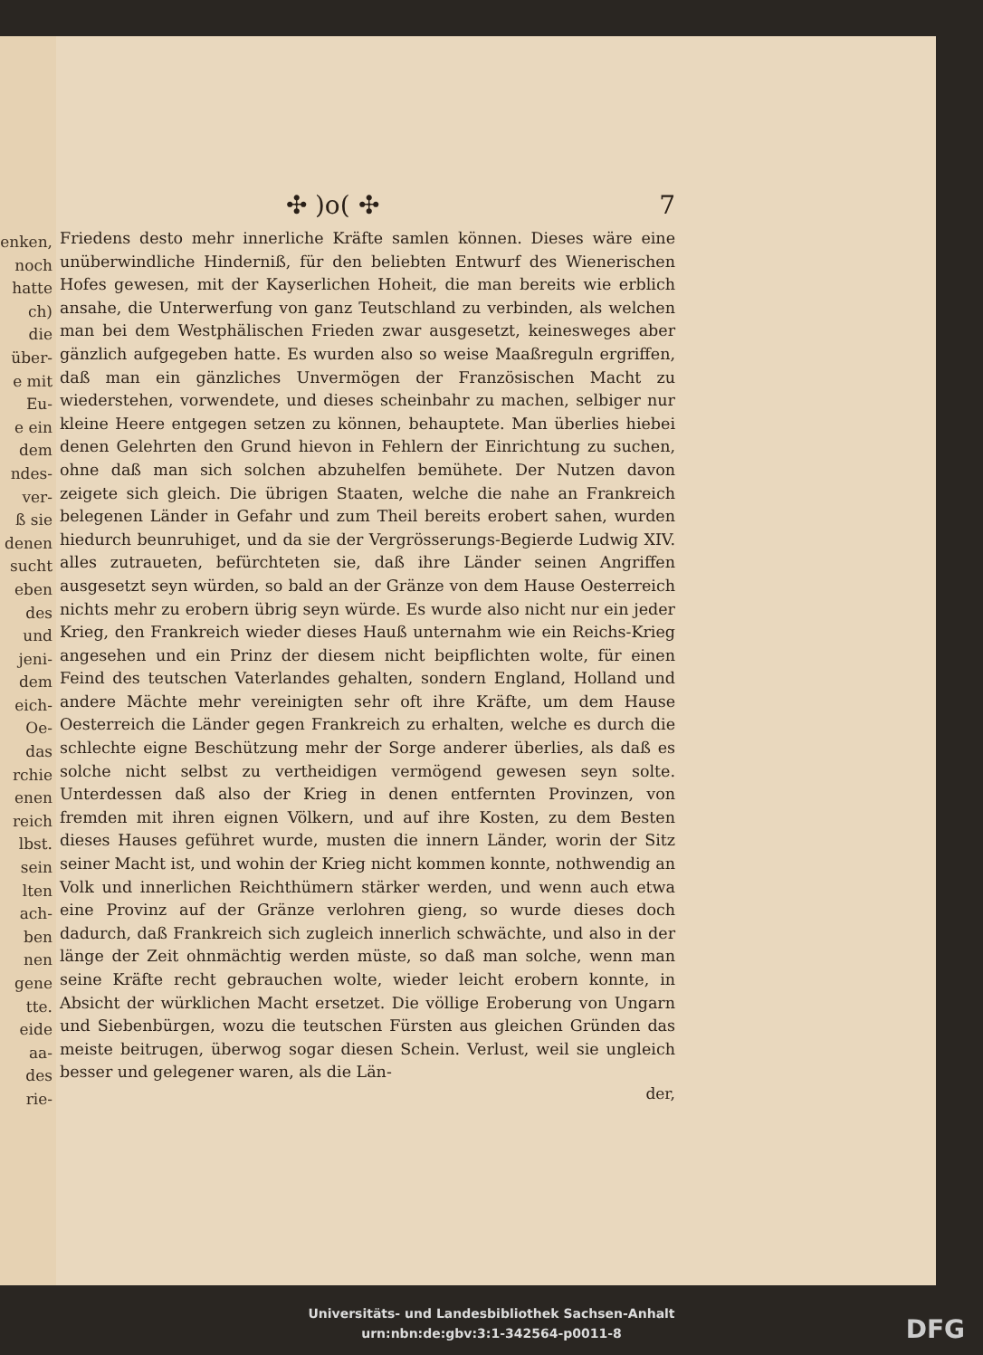enken,
noch
hatte
ch) die
über-
e mit
Eu-
e ein
dem
ndes-
ver-
ß sie
denen
sucht
eben
des
und
jeni-
dem
eich-
Oe-
das
rchie
enen
reich
lbst.
sein
lten
ach-
ben
nen
gene
tte.
eide
aa-
des
rie-
✣ )o( ✣ 7
Friedens desto mehr innerliche Kräfte samlen können. Dieses wäre eine unüberwindliche Hinderniß, für den beliebten Entwurf des Wienerischen Hofes gewesen, mit der Kayserlichen Hoheit, die man bereits wie erblich ansahe, die Unterwerfung von ganz Teutschland zu verbinden, als welchen man bei dem Westphälischen Frieden zwar ausgesetzt, keinesweges aber gänzlich aufgegeben hatte. Es wurden also so weise Maaßreguln ergriffen, daß man ein gänzliches Unvermögen der Französischen Macht zu wiederstehen, vorwendete, und dieses scheinbahr zu machen, selbiger nur kleine Heere entgegen setzen zu können, behauptete. Man überlies hiebei denen Gelehrten den Grund hievon in Fehlern der Einrichtung zu suchen, ohne daß man sich solchen abzuhelfen bemühete. Der Nutzen davon zeigete sich gleich. Die übrigen Staaten, welche die nahe an Frankreich belegenen Länder in Gefahr und zum Theil bereits erobert sahen, wurden hiedurch beunruhiget, und da sie der Vergrösserungs-Begierde Ludwig XIV. alles zutraueten, befürchteten sie, daß ihre Länder seinen Angriffen ausgesetzt seyn würden, so bald an der Gränze von dem Hause Oesterreich nichts mehr zu erobern übrig seyn würde. Es wurde also nicht nur ein jeder Krieg, den Frankreich wieder dieses Hauß unternahm wie ein Reichs-Krieg angesehen und ein Prinz der diesem nicht beipflichten wolte, für einen Feind des teutschen Vaterlandes gehalten, sondern England, Holland und andere Mächte mehr vereinigten sehr oft ihre Kräfte, um dem Hause Oesterreich die Länder gegen Frankreich zu erhalten, welche es durch die schlechte eigne Beschützung mehr der Sorge anderer überlies, als daß es solche nicht selbst zu vertheidigen vermögend gewesen seyn solte. Unterdessen daß also der Krieg in denen entfernten Provinzen, von fremden mit ihren eignen Völkern, und auf ihre Kosten, zu dem Besten dieses Hauses geführet wurde, musten die innern Länder, worin der Sitz seiner Macht ist, und wohin der Krieg nicht kommen konnte, nothwendig an Volk und innerlichen Reichthümern stärker werden, und wenn auch etwa eine Provinz auf der Gränze verlohren gieng, so wurde dieses doch dadurch, daß Frankreich sich zugleich innerlich schwächte, und also in der länge der Zeit ohnmächtig werden müste, so daß man solche, wenn man seine Kräfte recht gebrauchen wolte, wieder leicht erobern konnte, in Absicht der würklichen Macht ersetzet. Die völlige Eroberung von Ungarn und Siebenbürgen, wozu die teutschen Fürsten aus gleichen Gründen das meiste beitrugen, überwog sogar diesen Schein. Verlust, weil sie ungleich besser und gelegener waren, als die Län-
der,
Universitäts- und Landesbibliothek Sachsen-Anhalt
urn:nbn:de:gbv:3:1-342564-p0011-8
DFG